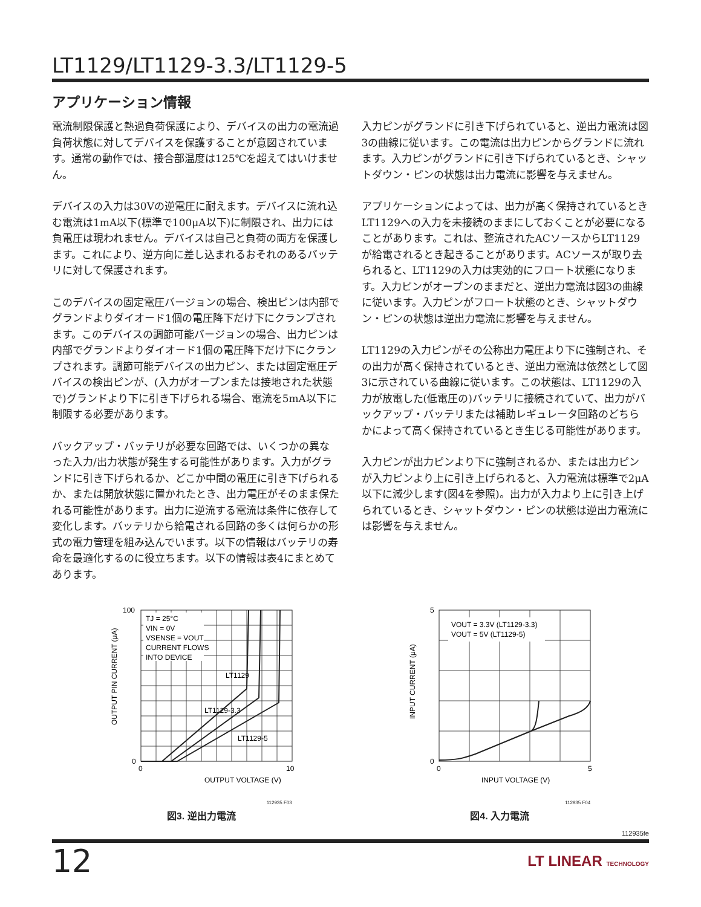LT1129/LT1129-3.3/LT1129-5
アプリケーション情報
電流制限保護と熱過負荷保護により、デバイスの出力の電流過負荷状態に対してデバイスを保護することが意図されています。通常の動作では、接合部温度は125℃を超えてはいけません。
デバイスの入力は30Vの逆電圧に耐えます。デバイスに流れ込む電流は1mA以下(標準で100μA以下)に制限され、出力には負電圧は現われません。デバイスは自己と負荷の両方を保護します。これにより、逆方向に差し込まれるおそれのあるバッテリに対して保護されます。
このデバイスの固定電圧バージョンの場合、検出ピンは内部でグランドよりダイオード1個の電圧降下だけ下にクランプされます。このデバイスの調節可能バージョンの場合、出力ピンは内部でグランドよりダイオード1個の電圧降下だけ下にクランプされます。調節可能デバイスの出力ピン、または固定電圧デバイスの検出ピンが、(入力がオープンまたは接地された状態で)グランドより下に引き下げられる場合、電流を5mA以下に制限する必要があります。
バックアップ・バッテリが必要な回路では、いくつかの異なった入力/出力状態が発生する可能性があります。入力がグランドに引き下げられるか、どこか中間の電圧に引き下げられるか、または開放状態に置かれたとき、出力電圧がそのまま保たれる可能性があります。出力に逆流する電流は条件に依存して変化します。バッテリから給電される回路の多くは何らかの形式の電力管理を組み込んでいます。以下の情報はバッテリの寿命を最適化するのに役立ちます。以下の情報は表4にまとめてあります。
入力ピンがグランドに引き下げられていると、逆出力電流は図3の曲線に従います。この電流は出力ピンからグランドに流れます。入力ピンがグランドに引き下げられているとき、シャットダウン・ピンの状態は出力電流に影響を与えません。
アプリケーションによっては、出力が高く保持されているときLT1129への入力を未接続のままにしておくことが必要になることがあります。これは、整流されたACソースからLT1129が給電されるとき起きることがあります。ACソースが取り去られると、LT1129の入力は実効的にフロート状態になります。入力ピンがオープンのままだと、逆出力電流は図3の曲線に従います。入力ピンがフロート状態のとき、シャットダウン・ピンの状態は逆出力電流に影響を与えません。
LT1129の入力ピンがその公称出力電圧より下に強制され、その出力が高く保持されているとき、逆出力電流は依然として図3に示されている曲線に従います。この状態は、LT1129の入力が放電した(低電圧の)バッテリに接続されていて、出力がバックアップ・バッテリまたは補助レギュレータ回路のどちらかによって高く保持されているとき生じる可能性があります。
入力ピンが出力ピンより下に強制されるか、または出力ピンが入力ピンより上に引き上げられると、入力電流は標準で2μA以下に減少します(図4を参照)。出力が入力より上に引き上げられているとき、シャットダウン・ピンの状態は逆出力電流には影響を与えません。
TJ = 25°C
VIN = 0V
VSENSE = VOUT
CURRENT FLOWS
INTO DEVICE
LT1129
LT1129-3.3
LT1129-5
OUTPUT VOLTAGE (V)
OUTPUT PIN CURRENT (μA)
100
0
0
10
112935 F03
図3. 逆出力電流
VOUT = 3.3V (LT1129-3.3)
VOUT = 5V (LT1129-5)
INPUT VOLTAGE (V)
INPUT CURRENT (μA)
5
0
0
5
112935 F04
図4. 入力電流
112935fe
12 LT LINEAR TECHNOLOGY